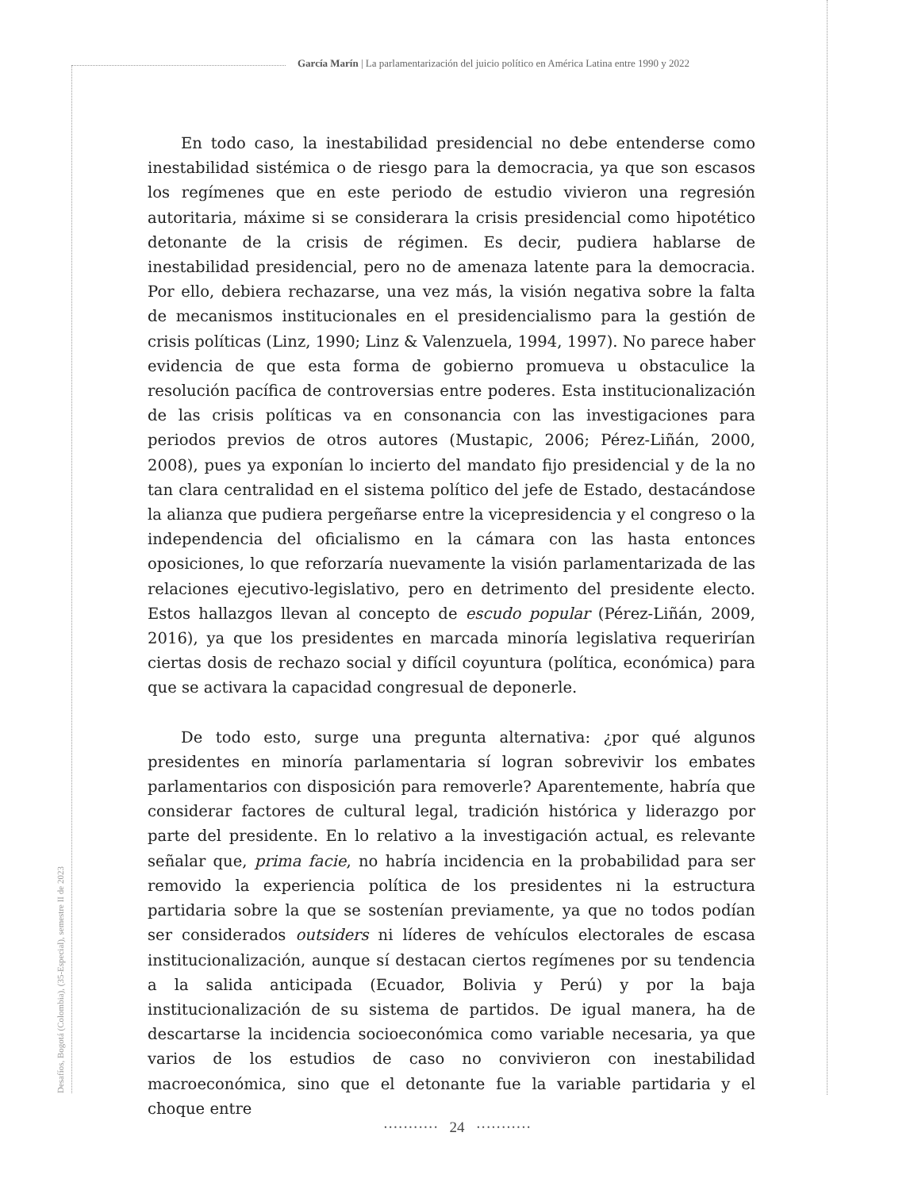García Marín | La parlamentarización del juicio político en América Latina entre 1990 y 2022
En todo caso, la inestabilidad presidencial no debe entenderse como inestabilidad sistémica o de riesgo para la democracia, ya que son escasos los regímenes que en este periodo de estudio vivieron una regresión autoritaria, máxime si se considerara la crisis presidencial como hipotético detonante de la crisis de régimen. Es decir, pudiera hablarse de inestabilidad presidencial, pero no de amenaza latente para la democracia. Por ello, debiera rechazarse, una vez más, la visión negativa sobre la falta de mecanismos institucionales en el presidencialismo para la gestión de crisis políticas (Linz, 1990; Linz & Valenzuela, 1994, 1997). No parece haber evidencia de que esta forma de gobierno promueva u obstaculice la resolución pacífica de controversias entre poderes. Esta institucionalización de las crisis políticas va en consonancia con las investigaciones para periodos previos de otros autores (Mustapic, 2006; Pérez-Liñán, 2000, 2008), pues ya exponían lo incierto del mandato fijo presidencial y de la no tan clara centralidad en el sistema político del jefe de Estado, destacándose la alianza que pudiera pergeñarse entre la vicepresidencia y el congreso o la independencia del oficialismo en la cámara con las hasta entonces oposiciones, lo que reforzaría nuevamente la visión parlamentarizada de las relaciones ejecutivo-legislativo, pero en detrimento del presidente electo. Estos hallazgos llevan al concepto de escudo popular (Pérez-Liñán, 2009, 2016), ya que los presidentes en marcada minoría legislativa requerirían ciertas dosis de rechazo social y difícil coyuntura (política, económica) para que se activara la capacidad congresual de deponerle.
De todo esto, surge una pregunta alternativa: ¿por qué algunos presidentes en minoría parlamentaria sí logran sobrevivir los embates parlamentarios con disposición para removerle? Aparentemente, habría que considerar factores de cultural legal, tradición histórica y liderazgo por parte del presidente. En lo relativo a la investigación actual, es relevante señalar que, prima facie, no habría incidencia en la probabilidad para ser removido la experiencia política de los presidentes ni la estructura partidaria sobre la que se sostenían previamente, ya que no todos podían ser considerados outsiders ni líderes de vehículos electorales de escasa institucionalización, aunque sí destacan ciertos regímenes por su tendencia a la salida anticipada (Ecuador, Bolivia y Perú) y por la baja institucionalización de su sistema de partidos. De igual manera, ha de descartarse la incidencia socioeconómica como variable necesaria, ya que varios de los estudios de caso no convivieron con inestabilidad macroeconómica, sino que el detonante fue la variable partidaria y el choque entre
Desafíos, Bogotá (Colombia), (35-Especial), semestre II de 2023
··········· 24 ···········